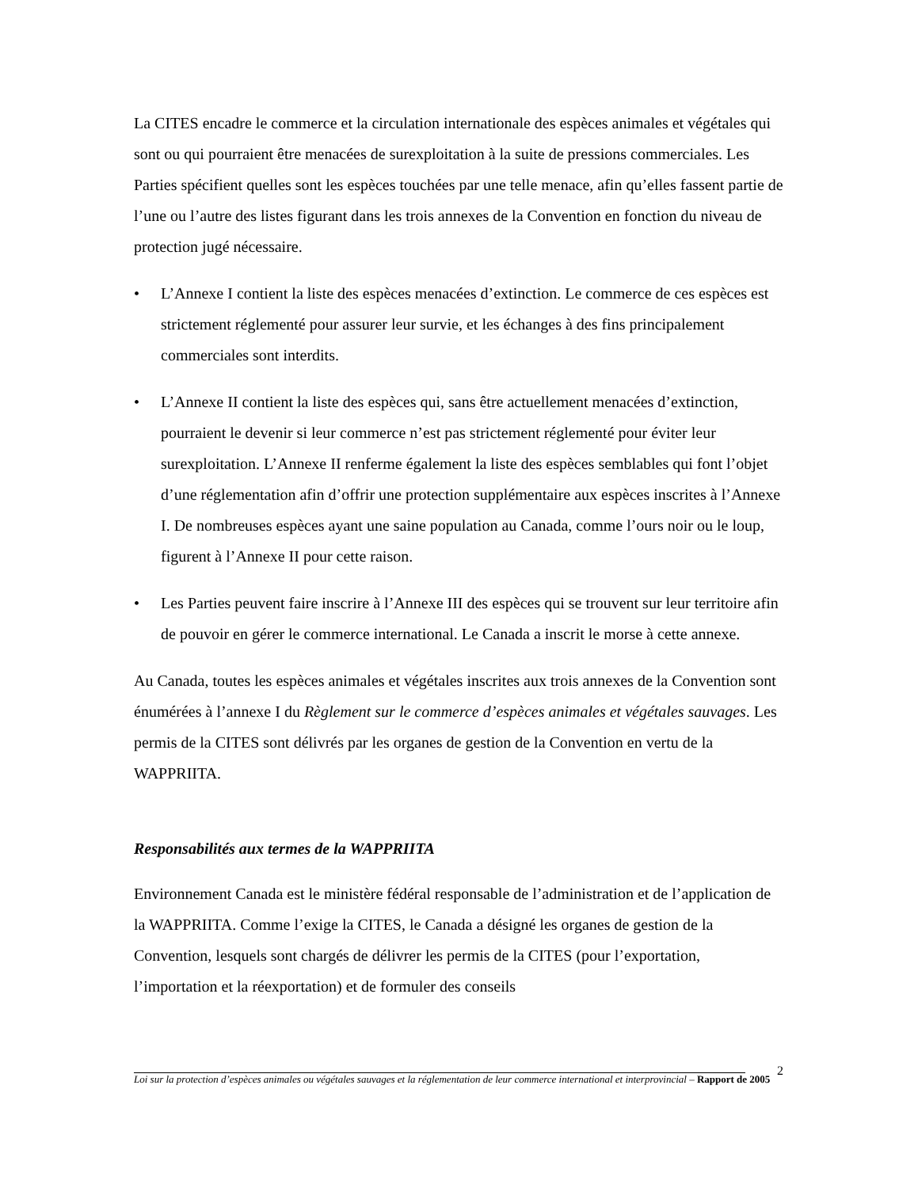La CITES encadre le commerce et la circulation internationale des espèces animales et végétales qui sont ou qui pourraient être menacées de surexploitation à la suite de pressions commerciales. Les Parties spécifient quelles sont les espèces touchées par une telle menace, afin qu’elles fassent partie de l’une ou l’autre des listes figurant dans les trois annexes de la Convention en fonction du niveau de protection jugé nécessaire.
• L’Annexe I contient la liste des espèces menacées d’extinction. Le commerce de ces espèces est strictement réglementé pour assurer leur survie, et les échanges à des fins principalement commerciales sont interdits.
• L’Annexe II contient la liste des espèces qui, sans être actuellement menacées d’extinction, pourraient le devenir si leur commerce n’est pas strictement réglementé pour éviter leur surexploitation. L’Annexe II renferme également la liste des espèces semblables qui font l’objet d’une réglementation afin d’offrir une protection supplémentaire aux espèces inscrites à l’Annexe I. De nombreuses espèces ayant une saine population au Canada, comme l’ours noir ou le loup, figurent à l’Annexe II pour cette raison.
• Les Parties peuvent faire inscrire à l’Annexe III des espèces qui se trouvent sur leur territoire afin de pouvoir en gérer le commerce international. Le Canada a inscrit le morse à cette annexe.
Au Canada, toutes les espèces animales et végétales inscrites aux trois annexes de la Convention sont énumérées à l’annexe I du Règlement sur le commerce d’espèces animales et végétales sauvages. Les permis de la CITES sont délivrés par les organes de gestion de la Convention en vertu de la WAPPRIITA.
Responsabilités aux termes de la WAPPRIITA
Environnement Canada est le ministère fédéral responsable de l’administration et de l’application de la WAPPRIITA. Comme l’exige la CITES, le Canada a désigné les organes de gestion de la Convention, lesquels sont chargés de délivrer les permis de la CITES (pour l’exportation, l’importation et la réexportation) et de formuler des conseils
2
Loi sur la protection d’espèces animales ou végétales sauvages et la réglementation de leur commerce international et interprovincial – Rapport de 2005